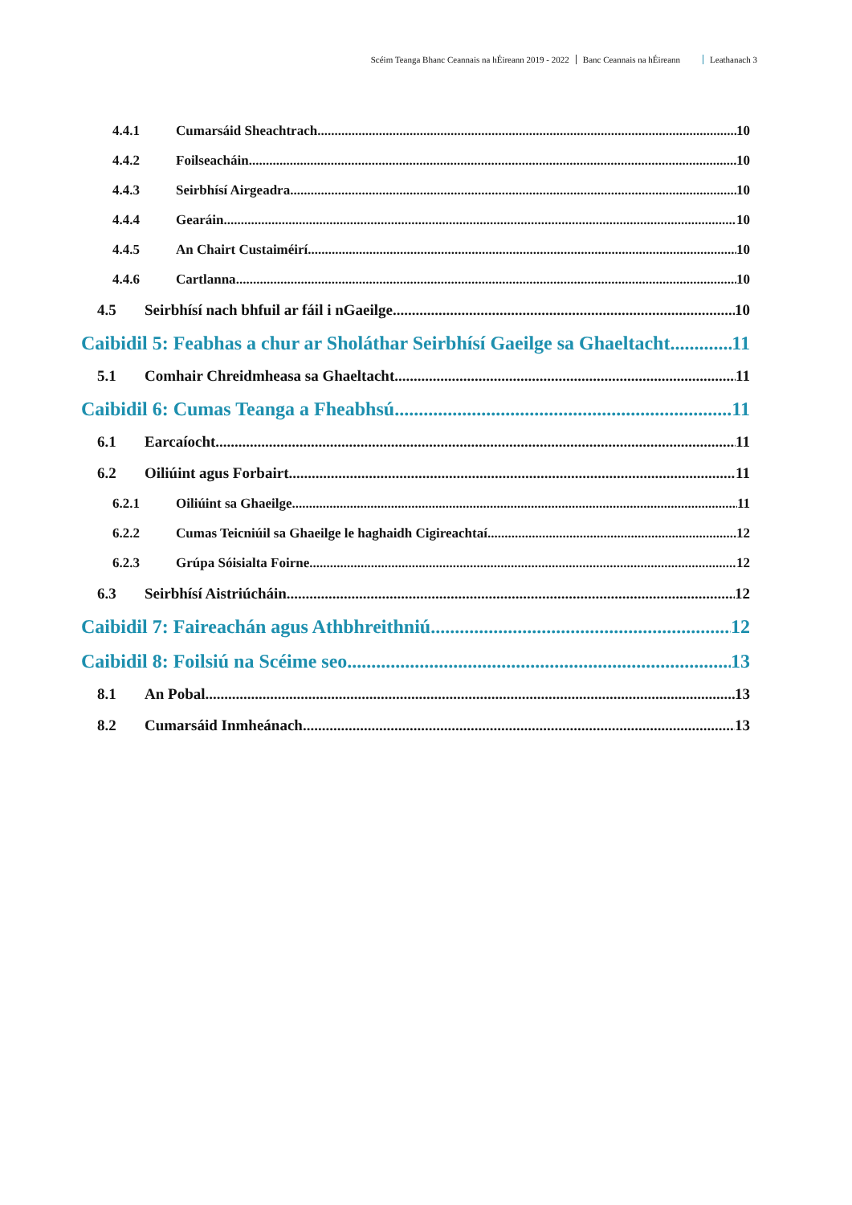Scéim Teanga Bhanc Ceannais na hÉireann 2019 - 2022 Banc Ceannais na hÉireann Leathanach 3
4.4.1 Cumarsáid Sheachtrach 10
4.4.2 Foilseacháin 10
4.4.3 Seirbhísí Airgeadra 10
4.4.4 Gearáin 10
4.4.5 An Chairt Custaiméirí 10
4.4.6 Cartlanna 10
4.5 Seirbhísí nach bhfuil ar fáil i nGaeilge 10
Caibidil 5: Feabhas a chur ar Sholáthar Seirbhísí Gaeilge sa Ghaeltacht 11
5.1 Comhair Chreidmheasa sa Ghaeltacht 11
Caibidil 6: Cumas Teanga a Fheabhsú 11
6.1 Earcaíocht 11
6.2 Oiliúint agus Forbairt 11
6.2.1 Oiliúint sa Ghaeilge 11
6.2.2 Cumas Teicniúil sa Ghaeilge le haghaidh Cigireachtaí 12
6.2.3 Grúpa Sóisialta Foirne 12
6.3 Seirbhísí Aistriúcháin 12
Caibidil 7: Faireachán agus Athbhreithniú 12
Caibidil 8: Foilsiú na Scéime seo 13
8.1 An Pobal 13
8.2 Cumarsáid Inmheánach 13